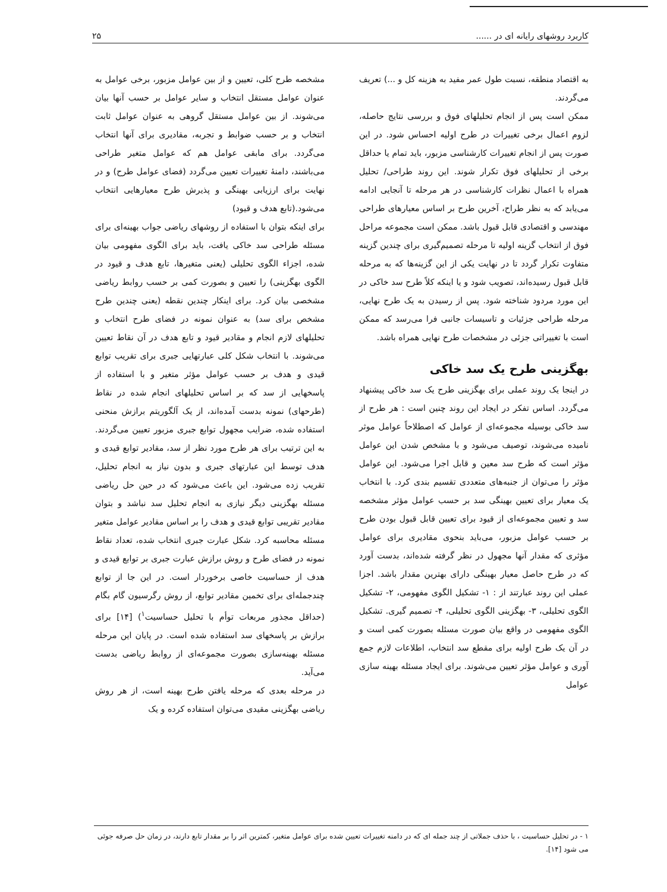کاربرد روشهای رایانه ای در ...... ۲۵
به اقتصاد منطقه، نسبت طول عمر مفید به هزینه کل و ...) تعریف می‌گردند.
ممکن است پس از انجام تحلیلهای فوق و بررسی نتایج حاصله، لزوم اعمال برخی تغییرات در طرح اولیه احساس شود. در این صورت پس از انجام تغییرات کارشناسی مزبور، باید تمام یا حداقل برخی از تحلیلهای فوق تکرار شوند. این روند طراحی/ تحلیل همراه با اعمال نظرات کارشناسی در هر مرحله تا آنجایی ادامه می‌یابد که به نظر طراح، آخرین طرح بر اساس معیارهای طراحی مهندسی و اقتصادی قابل قبول باشد. ممکن است مجموعه مراحل فوق از انتخاب گزینه اولیه تا مرحله تصمیم‌گیری برای چندین گزینه متفاوت تکرار گردد تا در نهایت یکی از این گزینه‌ها که به مرحله قابل قبول رسیده‌اند، تصویب شود و یا اینکه کلاً طرح سد خاکی در این مورد مردود شناخته شود. پس از رسیدن به یک طرح نهایی، مرحله طراحی جزئیات و تاسیسات جانبی فرا می‌رسد که ممکن است با تغییراتی جزئی در مشخصات طرح نهایی همراه باشد.
بهگزینی طرح یک سد خاکی
در اینجا یک روند عملی برای بهگزینی طرح یک سد خاکی پیشنهاد می‌گردد. اساس تفکر در ایجاد این روند چنین است : هر طرح از سد خاکی بوسیله مجموعه‌ای از عوامل که اصطلاحاً عوامل موثر نامیده می‌شوند، توصیف می‌شود و با مشخص شدن این عوامل مؤثر است که طرح سد معین و قابل اجرا می‌شود. این عوامل مؤثر را می‌توان از جنبه‌های متعددی تقسیم بندی کرد. با انتخاب یک معیار برای تعیین بهینگی سد بر حسب عوامل مؤثر مشخصه سد و تعیین مجموعه‌ای از قیود برای تعیین قابل قبول بودن طرح بر حسب عوامل مزبور، می‌باید بنحوی مقادیری برای عوامل مؤثری که مقدار آنها مجهول در نظر گرفته شده‌اند، بدست آورد که در طرح حاصل معیار بهینگی دارای بهترین مقدار باشد. اجزا عملی این روند عبارتند از : ۱- تشکیل الگوی مفهومی، ۲- تشکیل الگوی تحلیلی، ۳- بهگزینی الگوی تحلیلی، ۴- تصمیم گیری. تشکیل الگوی مفهومی در واقع بیان صورت مسئله بصورت کمی است و در آن یک طرح اولیه برای مقطع سد انتخاب، اطلاعات لازم جمع آوری و عوامل مؤثر تعیین می‌شوند. برای ایجاد مسئله بهینه سازی عوامل
مشخصه طرح کلی، تعیین و از بین عوامل مزبور، برخی عوامل به عنوان عوامل مستقل انتخاب و سایر عوامل بر حسب آنها بیان می‌شوند. از بین عوامل مستقل گروهی به عنوان عوامل ثابت انتخاب و بر حسب ضوابط و تجربه، مقادیری برای آنها انتخاب می‌گردد. برای مابقی عوامل هم که عوامل متغیر طراحی می‌باشند، دامنهٔ تغییرات تعیین می‌گردد (فضای عوامل طرح) و در نهایت برای ارزیابی بهینگی و پذیرش طرح معیارهایی انتخاب می‌شود.(تابع هدف و قیود)
برای اینکه بتوان با استفاده از روشهای ریاضی جواب بهینه‌ای برای مسئله طراحی سد خاکی یافت، باید برای الگوی مفهومی بیان شده، اجزاء الگوی تحلیلی (یعنی متغیرها، تابع هدف و قیود در الگوی بهگزینی) را تعیین و بصورت کمی بر حسب روابط ریاضی مشخصی بیان کرد. برای اینکار چندین نقطه (یعنی چندین طرح مشخص برای سد) به عنوان نمونه در فضای طرح انتخاب و تحلیلهای لازم انجام و مقادیر قیود و تابع هدف در آن نقاط تعیین می‌شوند. با انتخاب شکل کلی عبارتهایی جبری برای تقریب توابع قیدی و هدف بر حسب عوامل مؤثر متغیر و با استفاده از پاسخهایی از سد که بر اساس تحلیلهای انجام شده در نقاط (طرحهای) نمونه بدست آمده‌اند، از یک آلگوریتم برازش منحنی استفاده شده، ضرایب مجهول توابع جبری مزبور تعیین می‌گردند. به این ترتیب برای هر طرح مورد نظر از سد، مقادیر توابع قیدی و هدف توسط این عبارتهای جبری و بدون نیاز به انجام تحلیل، تقریب زده می‌شود. این باعث می‌شود که در حین حل ریاضی مسئله بهگزینی دیگر نیازی به انجام تحلیل سد نباشد و بتوان مقادیر تقریبی توابع قیدی و هدف را بر اساس مقادیر عوامل متغیر مسئله محاسبه کرد. شکل عبارت جبری انتخاب شده، تعداد نقاط نمونه در فضای طرح و روش برازش عبارت جبری بر توابع قیدی و هدف از حساسیت خاصی برخوردار است. در این جا از توابع چندجمله‌ای برای تخمین مقادیر توابع، از روش رگرسیون گام بگام (حداقل مجذور مربعات توأم با تحلیل حساسیت<sup>۱</sup>) [۱۴] برای برازش بر پاسخهای سد استفاده شده است. در پایان این مرحله مسئله بهینه‌سازی بصورت مجموعه‌ای از روابط ریاضی بدست می‌آید.
در مرحله بعدی که مرحله یافتن طرح بهینه است، از هر روش ریاضی بهگزینی مقیدی می‌توان استفاده کرده و یک
۱ - در تحلیل حساسیت ، با حذف جملاتی از چند جمله ای که در دامنه تغییرات تعیین شده برای عوامل متغیر، کمترین اثر را بر مقدار تابع دارند، در زمان حل صرفه جوئی می شود [۱۴].